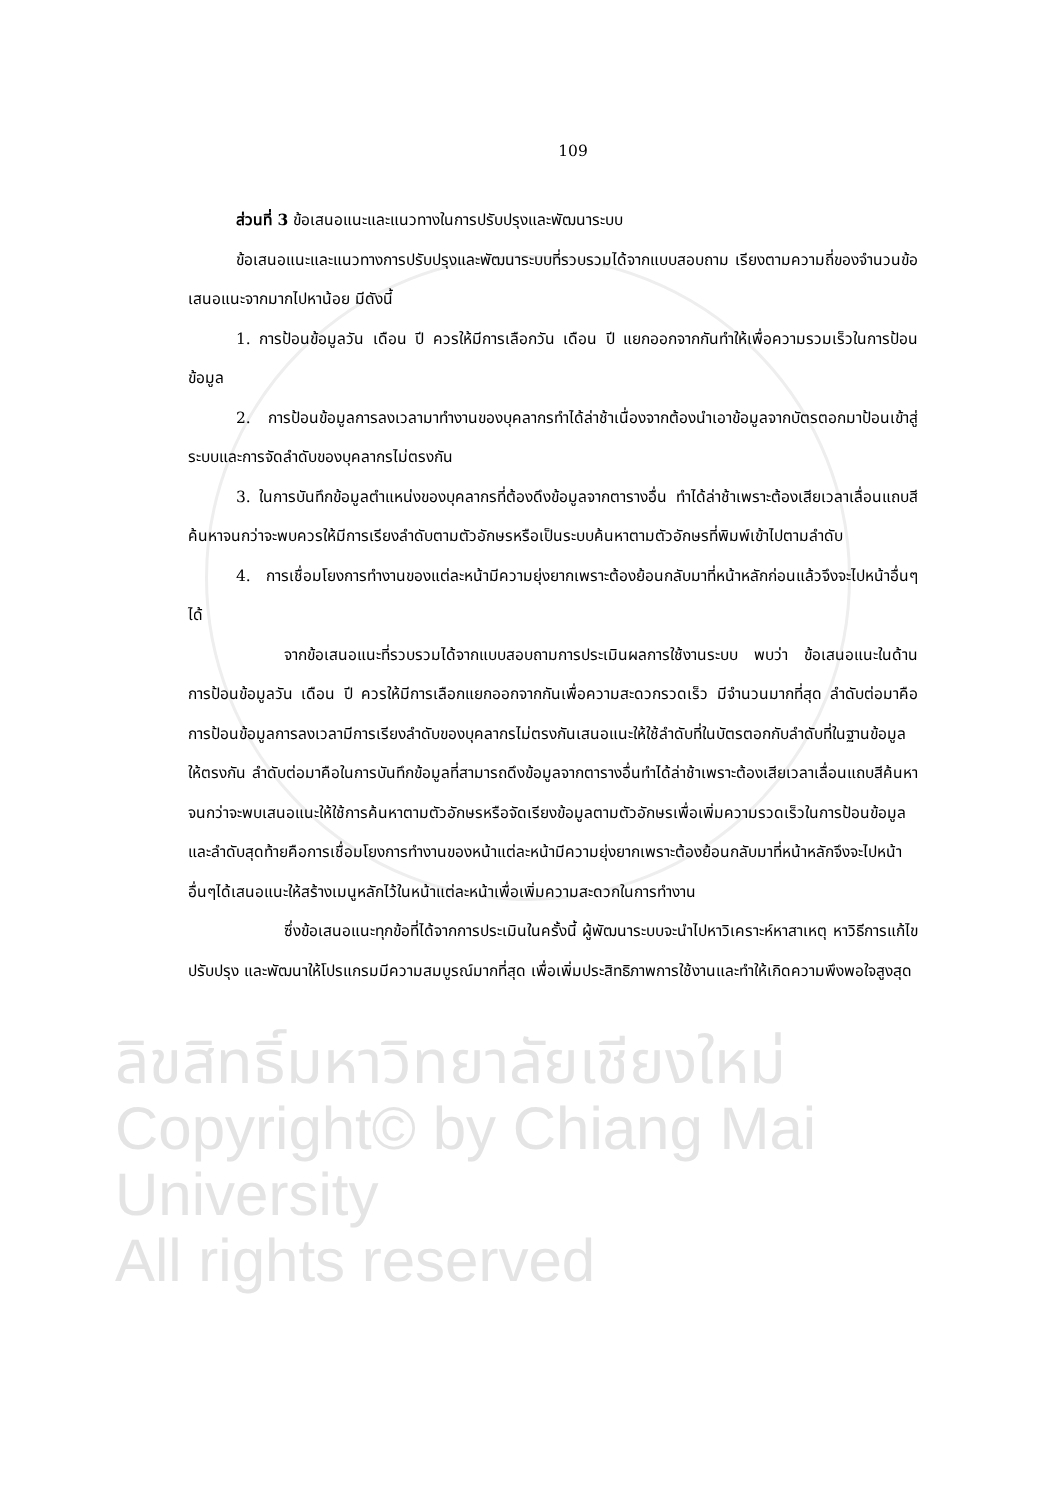ลิขสิทธิ์มหาวิทยาลัยเชียงใหม่
Copyright© by Chiang Mai University
All rights reserved
109
ส่วนที่ 3 ข้อเสนอแนะและแนวทางในการปรับปรุงและพัฒนาระบบ
ข้อเสนอแนะและแนวทางการปรับปรุงและพัฒนาระบบที่รวบรวมได้จากแบบสอบถาม เรียงตามความถี่ของจำนวนข้อเสนอแนะจากมากไปหาน้อย มีดังนี้
1. การป้อนข้อมูลวัน เดือน ปี ควรให้มีการเลือกวัน เดือน ปี แยกออกจากกันทำให้เพื่อความรวมเร็วในการป้อนข้อมูล
2. การป้อนข้อมูลการลงเวลามาทำงานของบุคลากรทำได้ล่าช้าเนื่องจากต้องนำเอาข้อมูลจากบัตรตอกมาป้อนเข้าสู่ระบบและการจัดลำดับของบุคลากรไม่ตรงกัน
3. ในการบันทึกข้อมูลตำแหน่งของบุคลากรที่ต้องดึงข้อมูลจากตารางอื่น ทำได้ล่าช้าเพราะต้องเสียเวลาเลื่อนแถบสีค้นหาจนกว่าจะพบควรให้มีการเรียงลำดับตามตัวอักษรหรือเป็นระบบค้นหาตามตัวอักษรที่พิมพ์เข้าไปตามลำดับ
4. การเชื่อมโยงการทำงานของแต่ละหน้ามีความยุ่งยากเพราะต้องย้อนกลับมาที่หน้าหลักก่อนแล้วจึงจะไปหน้าอื่นๆ ได้
จากข้อเสนอแนะที่รวบรวมได้จากแบบสอบถามการประเมินผลการใช้งานระบบ พบว่า ข้อเสนอแนะในด้านการป้อนข้อมูลวัน เดือน ปี ควรให้มีการเลือกแยกออกจากกันเพื่อความสะดวกรวดเร็ว มีจำนวนมากที่สุด ลำดับต่อมาคือการป้อนข้อมูลการลงเวลามีการเรียงลำดับของบุคลากรไม่ตรงกันเสนอแนะให้ใช้ลำดับที่ในบัตรตอกกับลำดับที่ในฐานข้อมูลให้ตรงกัน ลำดับต่อมาคือในการบันทึกข้อมูลที่สามารถดึงข้อมูลจากตารางอื่นทำได้ล่าช้าเพราะต้องเสียเวลาเลื่อนแถบสีค้นหาจนกว่าจะพบเสนอแนะให้ใช้การค้นหาตามตัวอักษรหรือจัดเรียงข้อมูลตามตัวอักษรเพื่อเพิ่มความรวดเร็วในการป้อนข้อมูลและลำดับสุดท้ายคือการเชื่อมโยงการทำงานของหน้าแต่ละหน้ามีความยุ่งยากเพราะต้องย้อนกลับมาที่หน้าหลักจึงจะไปหน้าอื่นๆได้เสนอแนะให้สร้างเมนูหลักไว้ในหน้าแต่ละหน้าเพื่อเพิ่มความสะดวกในการทำงาน
ซึ่งข้อเสนอแนะทุกข้อที่ได้จากการประเมินในครั้งนี้ ผู้พัฒนาระบบจะนำไปหาวิเคราะห์หาสาเหตุ หาวิธีการแก้ไขปรับปรุง และพัฒนาให้โปรแกรมมีความสมบูรณ์มากที่สุด เพื่อเพิ่มประสิทธิภาพการใช้งานและทำให้เกิดความพึงพอใจสูงสุด